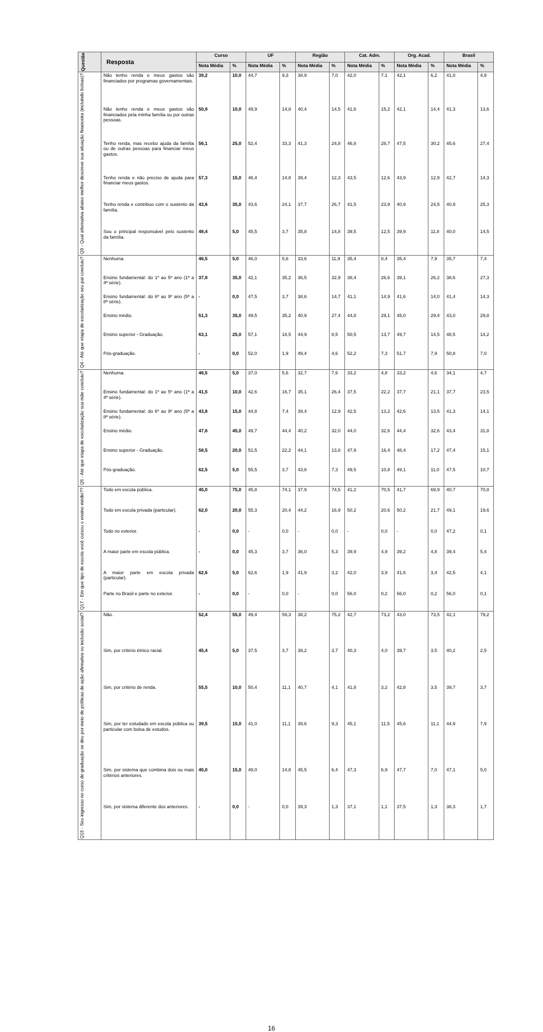| Questão | Resposta | Curso | | UF | | Região | | Cat. Adm. | | Org. Acad. | | Brasil | |
| --- | --- | --- | --- | --- | --- | --- | --- | --- | --- | --- | --- | --- | --- |
| | | Nota Média | % | Nota Média | % | Nota Média | % | Nota Média | % | Nota Média | % | Nota Média | % |
| Q9 - Qual alternativa abaixo melhor descreve sua situação financeira (incluindo bolsas)? | Não tenho renda e meus gastos são financiados por programas governamentais. | 39,2 | 10,0 | 44,7 | 9,3 | 38,9 | 7,0 | 42,0 | 7,1 | 42,1 | 6,2 | 41,0 | 4,9 |
| | Não tenho renda e meus gastos são financiados pela minha família ou por outras pessoas. | 50,9 | 10,0 | 49,9 | 14,8 | 40,4 | 14,5 | 41,6 | 15,2 | 42,1 | 14,4 | 41,3 | 13,6 |
| | Tenho renda, mas recebo ajuda da família ou de outras pessoas para financiar meus gastos. | 56,1 | 25,0 | 52,4 | 33,3 | 41,3 | 24,8 | 46,8 | 28,7 | 47,5 | 30,2 | 45,6 | 27,4 |
| | Tenho renda e não preciso de ajuda para financiar meus gastos. | 57,3 | 15,0 | 46,4 | 14,8 | 39,4 | 12,3 | 43,5 | 12,6 | 43,9 | 12,9 | 42,7 | 14,3 |
| | Tenho renda e contribuo com o sustento da família. | 43,6 | 35,0 | 43,6 | 24,1 | 37,7 | 26,7 | 41,5 | 23,9 | 40,9 | 24,5 | 40,9 | 25,3 |
| | Sou o principal responsável pelo sustento da família. | 48,4 | 5,0 | 45,5 | 3,7 | 35,8 | 14,8 | 39,5 | 12,5 | 39,9 | 11,8 | 40,0 | 14,5 |
| Q4 - Até que etapa de escolarização seu pai concluiu? | Nenhuma. | 46,5 | 5,0 | 46,0 | 5,6 | 33,6 | 11,9 | 35,4 | 8,4 | 35,4 | 7,9 | 35,7 | 7,4 |
| | Ensino fundamental: do 1º ao 5º ano (1ª a 4ª série). | 37,8 | 35,0 | 42,1 | 35,2 | 36,5 | 32,9 | 38,4 | 26,6 | 39,1 | 26,2 | 38,6 | 27,3 |
| | Ensino fundamental: do 6º ao 9º ano (5ª a 8ª série). | - | 0,0 | 47,5 | 3,7 | 38,6 | 14,7 | 41,1 | 14,9 | 41,6 | 14,0 | 41,4 | 14,3 |
| | Ensino médio. | 51,3 | 35,0 | 49,5 | 35,2 | 40,9 | 27,4 | 44,8 | 29,1 | 45,0 | 29,4 | 43,0 | 29,8 |
| | Ensino superior - Graduação. | 63,1 | 25,0 | 57,1 | 18,5 | 44,9 | 8,5 | 50,5 | 13,7 | 49,7 | 14,5 | 48,5 | 14,2 |
| | Pós-graduação. | - | 0,0 | 52,0 | 1,9 | 49,4 | 4,6 | 52,2 | 7,3 | 51,7 | 7,9 | 50,8 | 7,0 |
| Q5 - Até que etapa de escolarização sua mãe concluiu? | Nenhuma. | 46,5 | 5,0 | 37,0 | 5,6 | 32,7 | 7,6 | 33,2 | 4,8 | 33,2 | 4,6 | 34,1 | 4,7 |
| | Ensino fundamental: do 1º ao 5º ano (1ª a 4ª série). | 41,5 | 10,0 | 42,6 | 16,7 | 35,1 | 26,4 | 37,5 | 22,2 | 37,7 | 21,1 | 37,7 | 23,5 |
| | Ensino fundamental: do 6º ao 9º ano (5ª a 8ª série). | 43,8 | 15,0 | 44,8 | 7,4 | 39,4 | 12,9 | 42,5 | 13,2 | 42,6 | 13,5 | 41,3 | 14,1 |
| | Ensino médio. | 47,6 | 45,0 | 49,7 | 44,4 | 40,2 | 32,0 | 44,0 | 32,6 | 44,4 | 32,6 | 43,4 | 31,8 |
| | Ensino superior - Graduação. | 58,5 | 20,0 | 51,5 | 22,2 | 44,1 | 13,8 | 47,9 | 16,4 | 48,4 | 17,2 | 47,4 | 15,1 |
| | Pós-graduação. | 62,5 | 5,0 | 55,5 | 3,7 | 43,8 | 7,3 | 49,5 | 10,8 | 49,1 | 11,0 | 47,5 | 10,7 |
| Q17 - Em que tipo de escola você cursou o ensino médio?? | Todo em escola pública. | 45,0 | 75,0 | 45,8 | 74,1 | 37,9 | 74,5 | 41,2 | 70,5 | 41,7 | 69,9 | 40,7 | 70,8 |
| | Todo em escola privada (particular). | 62,0 | 20,0 | 55,3 | 20,4 | 44,2 | 16,9 | 50,2 | 20,6 | 50,2 | 21,7 | 49,1 | 19,6 |
| | Todo no exterior. | - | 0,0 | - | 0,0 | - | 0,0 | - | 0,0 | - | 0,0 | 47,2 | 0,1 |
| | A maior parte em escola pública. | - | 0,0 | 45,3 | 3,7 | 36,0 | 5,3 | 39,9 | 4,9 | 39,2 | 4,8 | 39,4 | 5,4 |
| | A maior parte em escola privada (particular). | 62,6 | 5,0 | 62,6 | 1,9 | 41,9 | 3,2 | 42,0 | 3,9 | 41,6 | 3,4 | 42,5 | 4,1 |
| | Parte no Brasil e parte no exterior. | - | 0,0 | - | 0,0 | - | 0,0 | 56,0 | 0,2 | 56,0 | 0,2 | 56,0 | 0,1 |
| Q15 - Seu ingresso no curso de graduação se deu por meio de políticas de ação afirmativa ou inclusão social? | Não. | 52,4 | 55,0 | 49,4 | 59,3 | 38,2 | 75,2 | 42,7 | 73,2 | 43,0 | 73,5 | 42,1 | 79,2 |
| | Sim, por critério étnico racial. | 45,4 | 5,0 | 37,5 | 3,7 | 39,2 | 3,7 | 40,3 | 4,0 | 39,7 | 3,5 | 40,2 | 2,5 |
| | Sim, por critério de renda. | 55,5 | 10,0 | 50,4 | 11,1 | 40,7 | 4,1 | 41,8 | 3,2 | 42,8 | 3,5 | 39,7 | 3,7 |
| | Sim, por ter estudado em escola pública ou particular com bolsa de estudos. | 39,5 | 15,0 | 41,0 | 11,1 | 39,6 | 9,3 | 45,1 | 11,5 | 45,6 | 11,1 | 44,9 | 7,9 |
| | Sim, por sistema que combina dois ou mais critérios anteriores. | 45,0 | 15,0 | 49,0 | 14,8 | 45,5 | 6,4 | 47,3 | 6,9 | 47,7 | 7,0 | 47,1 | 5,0 |
| | Sim, por sistema diferente dos anteriores. | - | 0,0 | - | 0,0 | 39,3 | 1,3 | 37,1 | 1,1 | 37,5 | 1,3 | 38,3 | 1,7 |
16